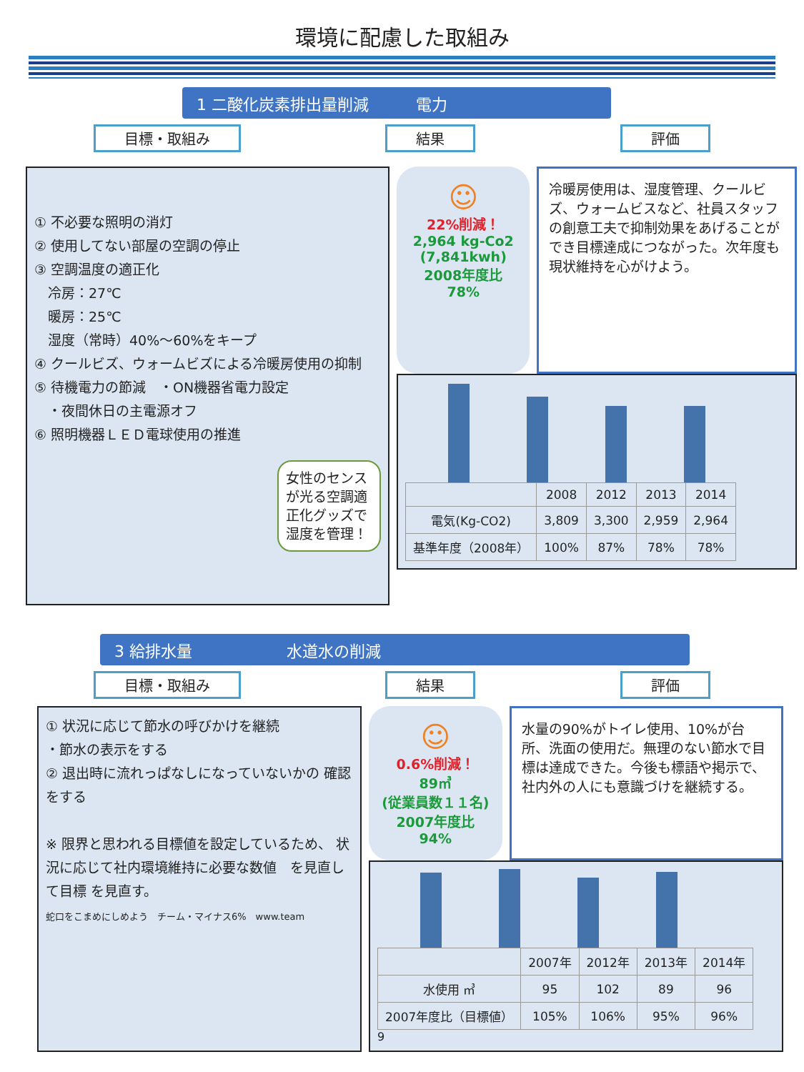環境に配慮した取組み
1 二酸化炭素排出量削減　　　電力
目標・取組み 結果 評価
① 不必要な照明の消灯
② 使用してない部屋の空調の停止
③ 空調温度の適正化
　冷房：27℃
　暖房：25℃
　湿度（常時）40%～60%をキープ
④ クールビズ、ウォームビズによる冷暖房使用の抑制
⑤ 待機電力の節減　・ON機器省電力設定
　・夜間休日の主電源オフ
⑥ 照明機器ＬＥＤ電球使用の推進
女性のセンスが光る空調適正化グッズで湿度を管理！
☺
22%削減！
2,964 kg-Co2
(7,841kwh)
2008年度比
78%
冷暖房使用は、湿度管理、クールビズ、ウォームビスなど、社員スタッフの創意工夫で抑制効果をあげることができ目標達成につながった。次年度も現状維持を心がけよう。
| | 2008 | 2012 | 2013 | 2014 |
| --- | --- | --- | --- | --- |
| 電気(Kg-CO2) | 3,809 | 3,300 | 2,959 | 2,964 |
| 基準年度（2008年） | 100% | 87% | 78% | 78% |
3 給排水量　　　　　　水道水の削減
目標・取組み 結果 評価
① 状況に応じて節水の呼びかけを継続
・節水の表示をする
② 退出時に流れっぱなしになっていないかの 確認をする
※ 限界と思われる目標値を設定しているため、 状況に応じて社内環境維持に必要な数値　を見直して目標 を見直す。
蛇口をこまめにしめよう　チーム・マイナス6%　www.team
☺
0.6%削減！
89㎥
(従業員数１１名)
2007年度比
94%
水量の90%がトイレ使用、10%が台所、洗面の使用だ。無理のない節水で目標は達成できた。今後も標語や掲示で、社内外の人にも意識づけを継続する。
| | 2007年 | 2012年 | 2013年 | 2014年 |
| --- | --- | --- | --- | --- |
| 水使用 ㎥ | 95 | 102 | 89 | 96 |
| 2007年度比（目標値） | 105% | 106% | 95% | 96% |
9